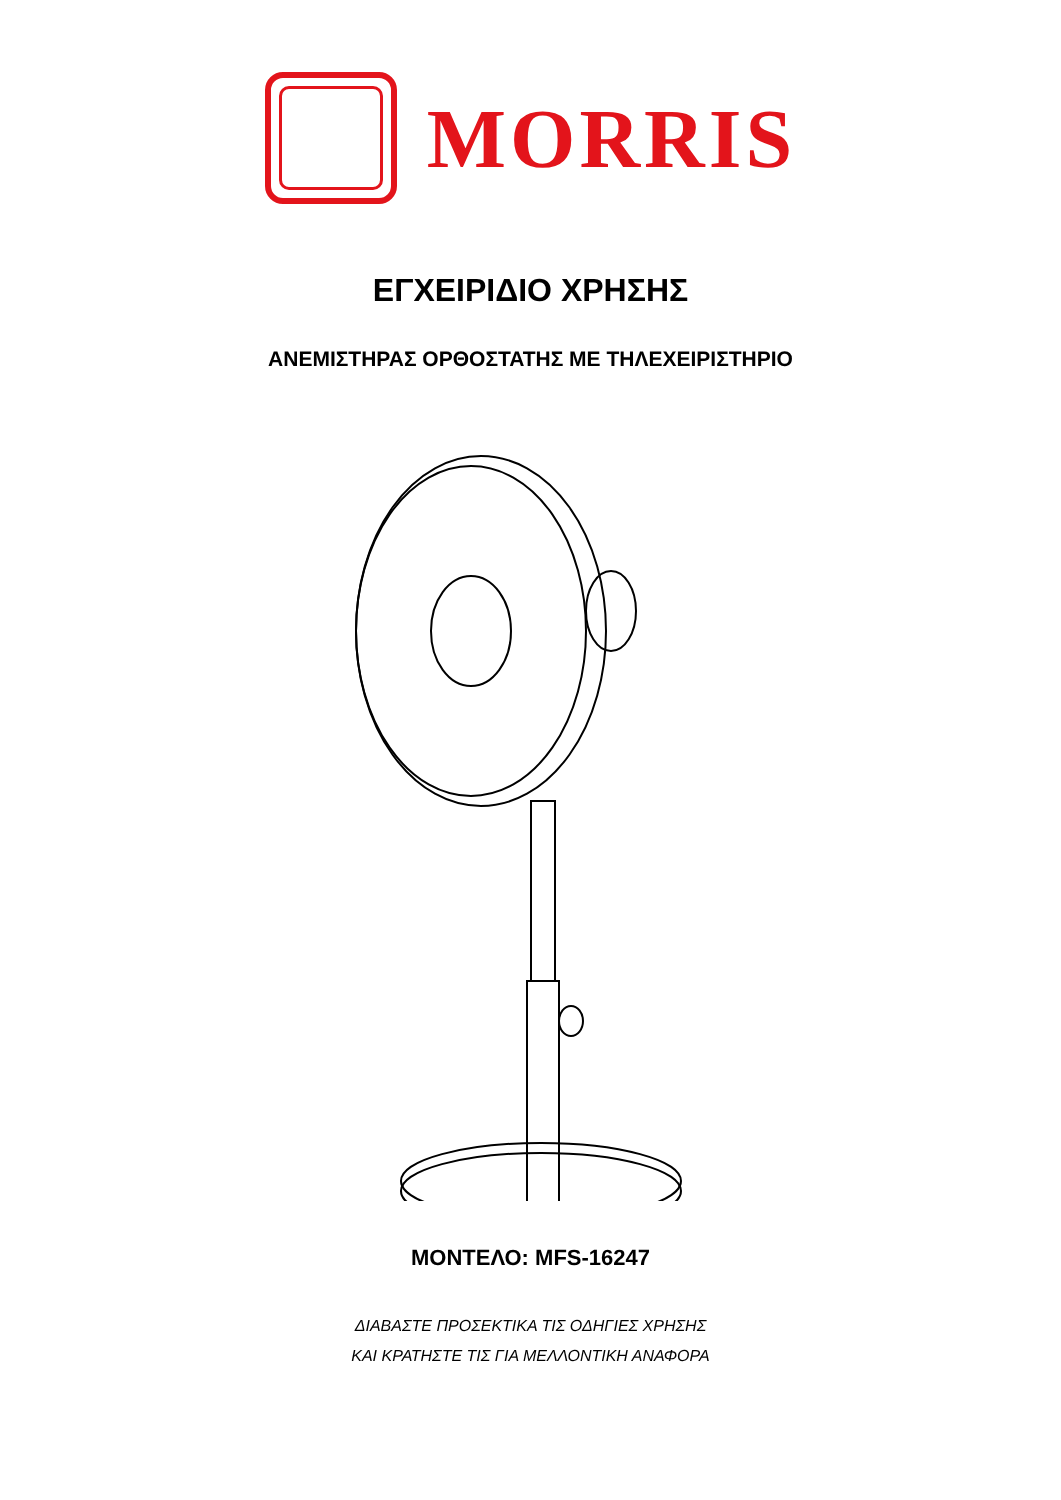MORRIS
ΕΓΧΕΙΡΙΔΙΟ ΧΡΗΣΗΣ
ΑΝΕΜΙΣΤΗΡΑΣ ΟΡΘΟΣΤΑΤΗΣ ΜΕ ΤΗΛΕΧΕΙΡΙΣΤΗΡΙΟ
ΜΟΝΤΕΛΟ: MFS-16247
ΔΙΑΒΑΣΤΕ ΠΡΟΣΕΚΤΙΚΑ ΤΙΣ ΟΔΗΓΙΕΣ ΧΡΗΣΗΣ
ΚΑΙ ΚΡΑΤΗΣΤΕ ΤΙΣ ΓΙΑ ΜΕΛΛΟΝΤΙΚΗ ΑΝΑΦΟΡΑ